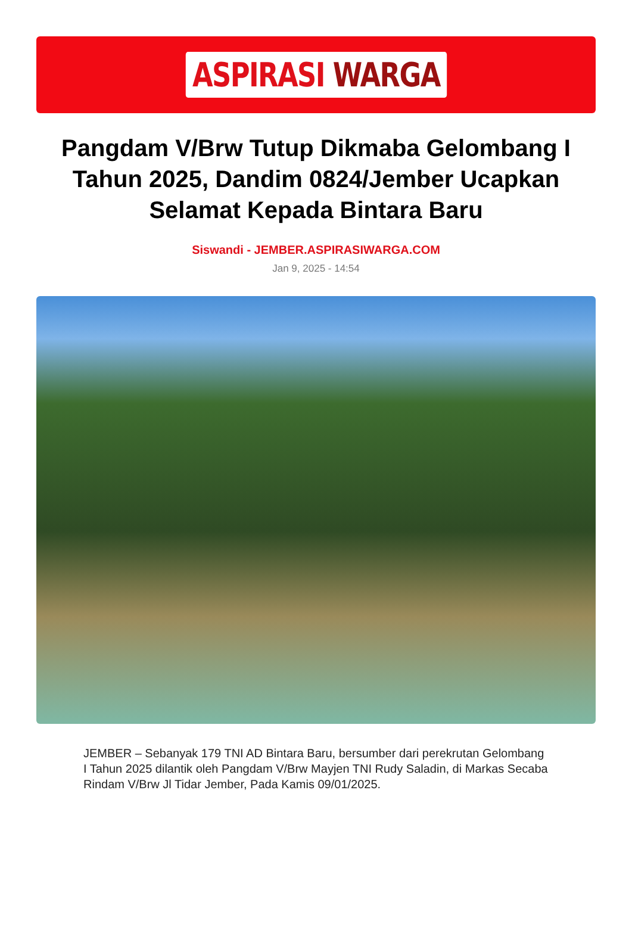ASPIRASI WARGA
Pangdam V/Brw Tutup Dikmaba Gelombang I Tahun 2025, Dandim 0824/Jember Ucapkan Selamat Kepada Bintara Baru
Siswandi - JEMBER.ASPIRASIWARGA.COM
Jan 9, 2025 - 14:54
JEMBER – Sebanyak 179 TNI AD Bintara Baru, bersumber dari perekrutan Gelombang I Tahun 2025 dilantik oleh Pangdam V/Brw Mayjen TNI Rudy Saladin, di Markas Secaba Rindam V/Brw Jl Tidar Jember, Pada Kamis 09/01/2025.